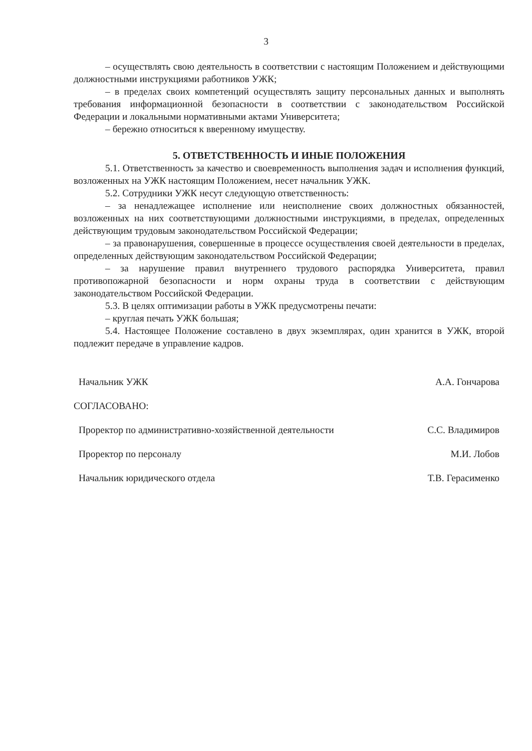3
– осуществлять свою деятельность в соответствии с настоящим Положением и действующими должностными инструкциями работников УЖК;
– в пределах своих компетенций осуществлять защиту персональных данных и выполнять требования информационной безопасности в соответствии с законодательством Российской Федерации и локальными нормативными актами Университета;
– бережно относиться к вверенному имуществу.
5. ОТВЕТСТВЕННОСТЬ И ИНЫЕ ПОЛОЖЕНИЯ
5.1. Ответственность за качество и своевременность выполнения задач и исполнения функций, возложенных на УЖК настоящим Положением, несет начальник УЖК.
5.2. Сотрудники УЖК несут следующую ответственность:
– за ненадлежащее исполнение или неисполнение своих должностных обязанностей, возложенных на них соответствующими должностными инструкциями, в пределах, определенных действующим трудовым законодательством Российской Федерации;
– за правонарушения, совершенные в процессе осуществления своей деятельности в пределах, определенных действующим законодательством Российской Федерации;
– за нарушение правил внутреннего трудового распорядка Университета, правил противопожарной безопасности и норм охраны труда в соответствии с действующим законодательством Российской Федерации.
5.3. В целях оптимизации работы в УЖК предусмотрены печати:
– круглая печать УЖК большая;
5.4. Настоящее Положение составлено в двух экземплярах, один хранится в УЖК, второй подлежит передаче в управление кадров.
Начальник УЖК А.А. Гончарова
СОГЛАСОВАНО:
Проректор по административно-хозяйственной деятельности С.С. Владимиров
Проректор по персоналу М.И. Лобов
Начальник юридического отдела Т.В. Герасименко